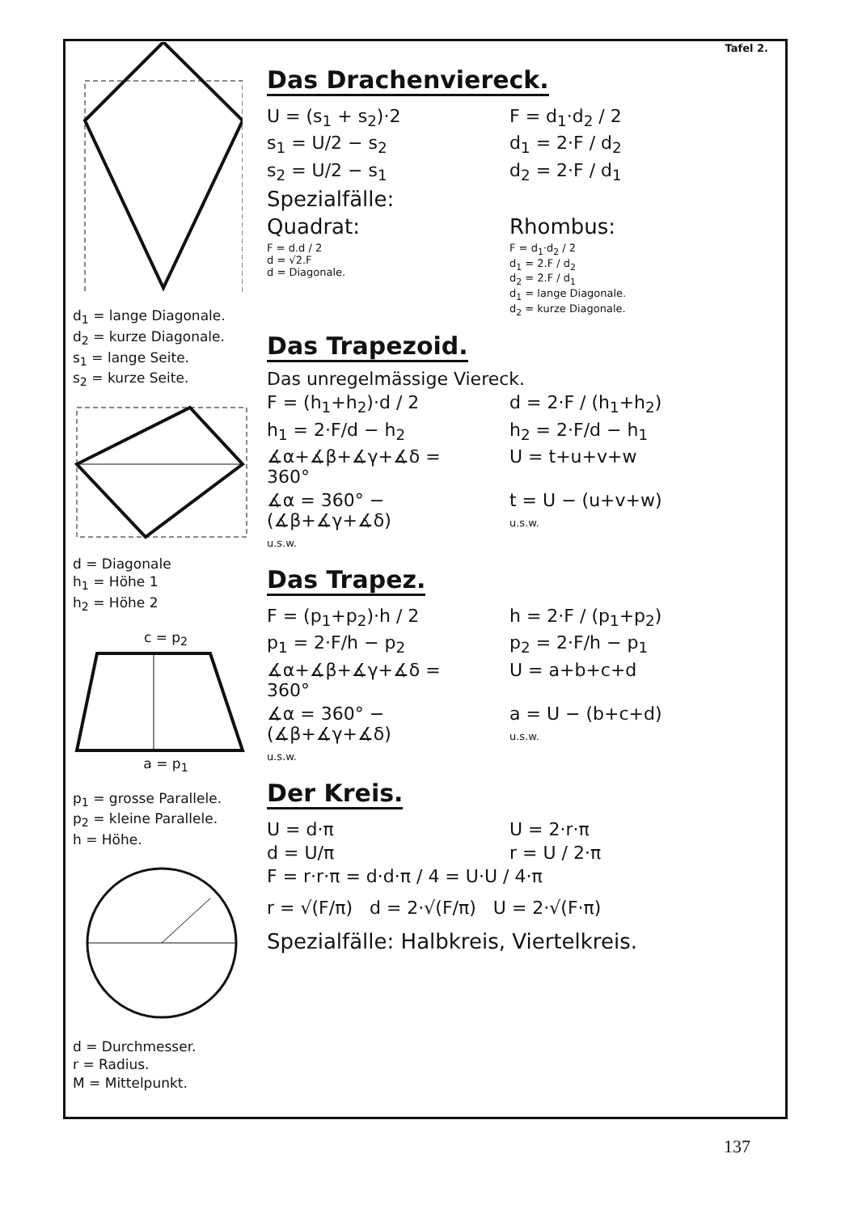d<sub>1</sub> = lange Diagonale.
d<sub>2</sub> = kurze Diagonale.
s<sub>1</sub> = lange Seite.
s<sub>2</sub> = kurze Seite.
d = Diagonale
h<sub>1</sub> = Höhe 1
h<sub>2</sub> = Höhe 2
c = p<sub>2</sub>
a = p<sub>1</sub>
p<sub>1</sub> = grosse Parallele.
p<sub>2</sub> = kleine Parallele.
h = Höhe.
d = Durchmesser.
r = Radius.
M = Mittelpunkt.
Tafel 2.
Das Drachenviereck.
U = (s<sub>1</sub> + s<sub>2</sub>)·2 F = d<sub>1</sub>·d<sub>2</sub> / 2
s<sub>1</sub> = U/2 − s<sub>2</sub> d<sub>1</sub> = 2·F / d<sub>2</sub>
s<sub>2</sub> = U/2 − s<sub>1</sub> d<sub>2</sub> = 2·F / d<sub>1</sub>
Spezialfälle:
Quadrat: Rhombus:
F = d.d / 2
d = √2.F
d = Diagonale.
F = d<sub>1</sub>·d<sub>2</sub> / 2
d<sub>1</sub> = 2.F / d<sub>2</sub>
d<sub>2</sub> = 2.F / d<sub>1</sub>
d<sub>1</sub> = lange Diagonale.
d<sub>2</sub> = kurze Diagonale.
Das Trapezoid.
Das unregelmässige Viereck.
F = (h<sub>1</sub>+h<sub>2</sub>)·d / 2 d = 2·F / (h<sub>1</sub>+h<sub>2</sub>)
h<sub>1</sub> = 2·F/d − h<sub>2</sub> h<sub>2</sub> = 2·F/d − h<sub>1</sub>
∡α+∡β+∡γ+∡δ = 360° U = t+u+v+w
∡α = 360° − (∡β+∡γ+∡δ)
u.s.w.
t = U − (u+v+w)
u.s.w.
Das Trapez.
F = (p<sub>1</sub>+p<sub>2</sub>)·h / 2 h = 2·F / (p<sub>1</sub>+p<sub>2</sub>)
p<sub>1</sub> = 2·F/h − p<sub>2</sub> p<sub>2</sub> = 2·F/h − p<sub>1</sub>
∡α+∡β+∡γ+∡δ = 360° U = a+b+c+d
∡α = 360° − (∡β+∡γ+∡δ)
u.s.w.
a = U − (b+c+d)
u.s.w.
Der Kreis.
U = d·π U = 2·r·π
d = U/π r = U / 2·π
F = r·r·π = d·d·π / 4 = U·U / 4·π
r = √(F/π) d = 2·√(F/π) U = 2·√(F·π)
Spezialfälle: Halbkreis, Viertelkreis.
137